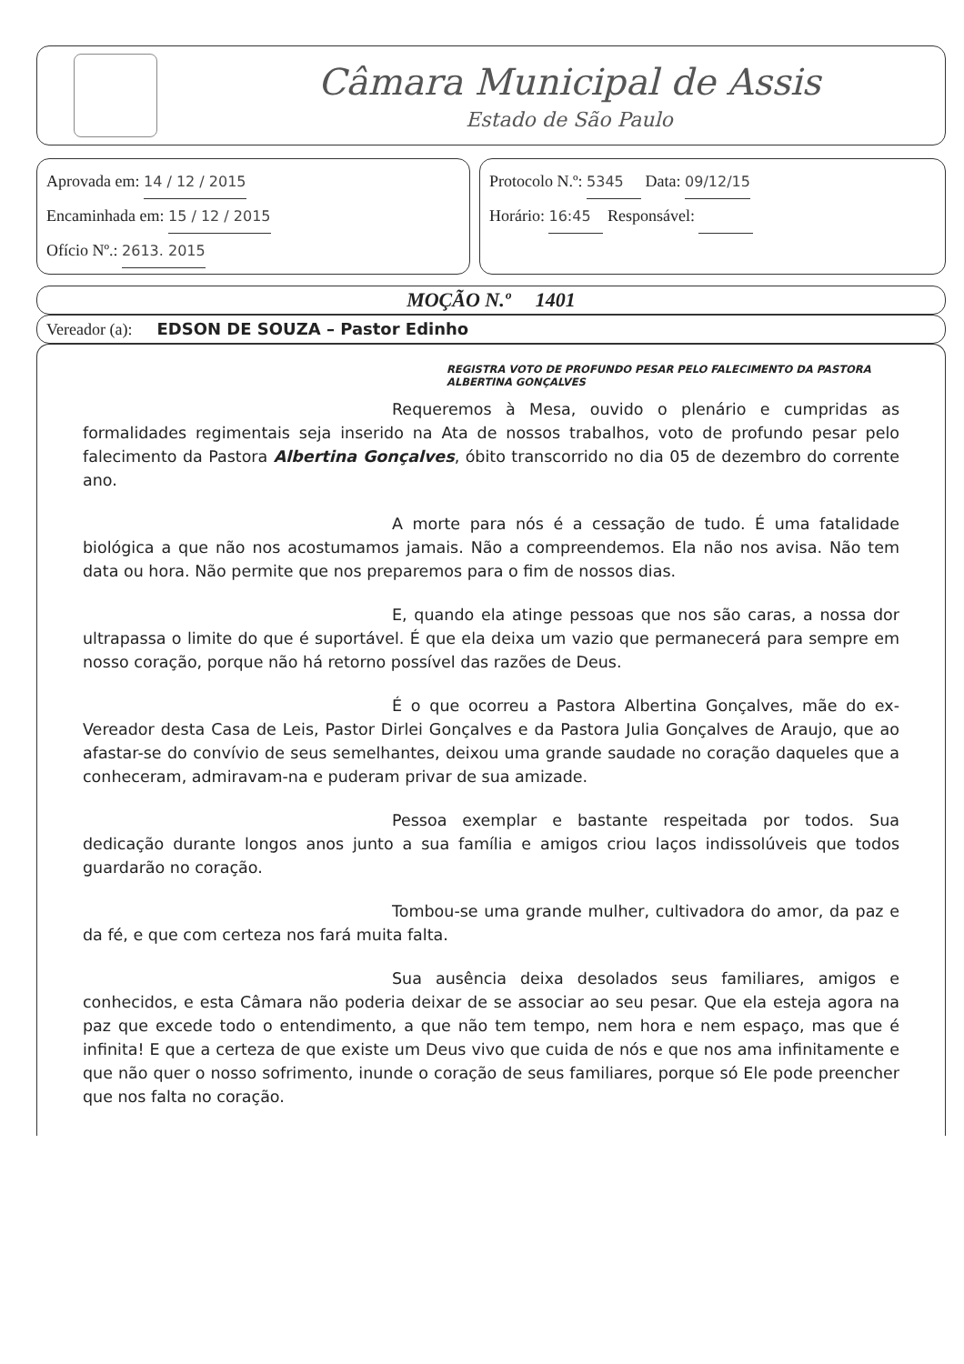Câmara Municipal de Assis
Estado de São Paulo
Aprovada em: 14 / 12 / 2015
Encaminhada em: 15 / 12 / 2015
Ofício Nº.: 2613. 2015
Protocolo N.º: 5345 Data: 09/12/15
Horário: 16:45 Responsável:
MOÇÃO N.º 1401
Vereador (a): EDSON DE SOUZA – Pastor Edinho
REGISTRA VOTO DE PROFUNDO PESAR PELO FALECIMENTO DA PASTORA ALBERTINA GONÇALVES
Requeremos à Mesa, ouvido o plenário e cumpridas as formalidades regimentais seja inserido na Ata de nossos trabalhos, voto de profundo pesar pelo falecimento da Pastora Albertina Gonçalves, óbito transcorrido no dia 05 de dezembro do corrente ano.
A morte para nós é a cessação de tudo. É uma fatalidade biológica a que não nos acostumamos jamais. Não a compreendemos. Ela não nos avisa. Não tem data ou hora. Não permite que nos preparemos para o fim de nossos dias.
E, quando ela atinge pessoas que nos são caras, a nossa dor ultrapassa o limite do que é suportável. É que ela deixa um vazio que permanecerá para sempre em nosso coração, porque não há retorno possível das razões de Deus.
É o que ocorreu a Pastora Albertina Gonçalves, mãe do ex-Vereador desta Casa de Leis, Pastor Dirlei Gonçalves e da Pastora Julia Gonçalves de Araujo, que ao afastar-se do convívio de seus semelhantes, deixou uma grande saudade no coração daqueles que a conheceram, admiravam-na e puderam privar de sua amizade.
Pessoa exemplar e bastante respeitada por todos. Sua dedicação durante longos anos junto a sua família e amigos criou laços indissolúveis que todos guardarão no coração.
Tombou-se uma grande mulher, cultivadora do amor, da paz e da fé, e que com certeza nos fará muita falta.
Sua ausência deixa desolados seus familiares, amigos e conhecidos, e esta Câmara não poderia deixar de se associar ao seu pesar. Que ela esteja agora na paz que excede todo o entendimento, a que não tem tempo, nem hora e nem espaço, mas que é infinita! E que a certeza de que existe um Deus vivo que cuida de nós e que nos ama infinitamente e que não quer o nosso sofrimento, inunde o coração de seus familiares, porque só Ele pode preencher que nos falta no coração.